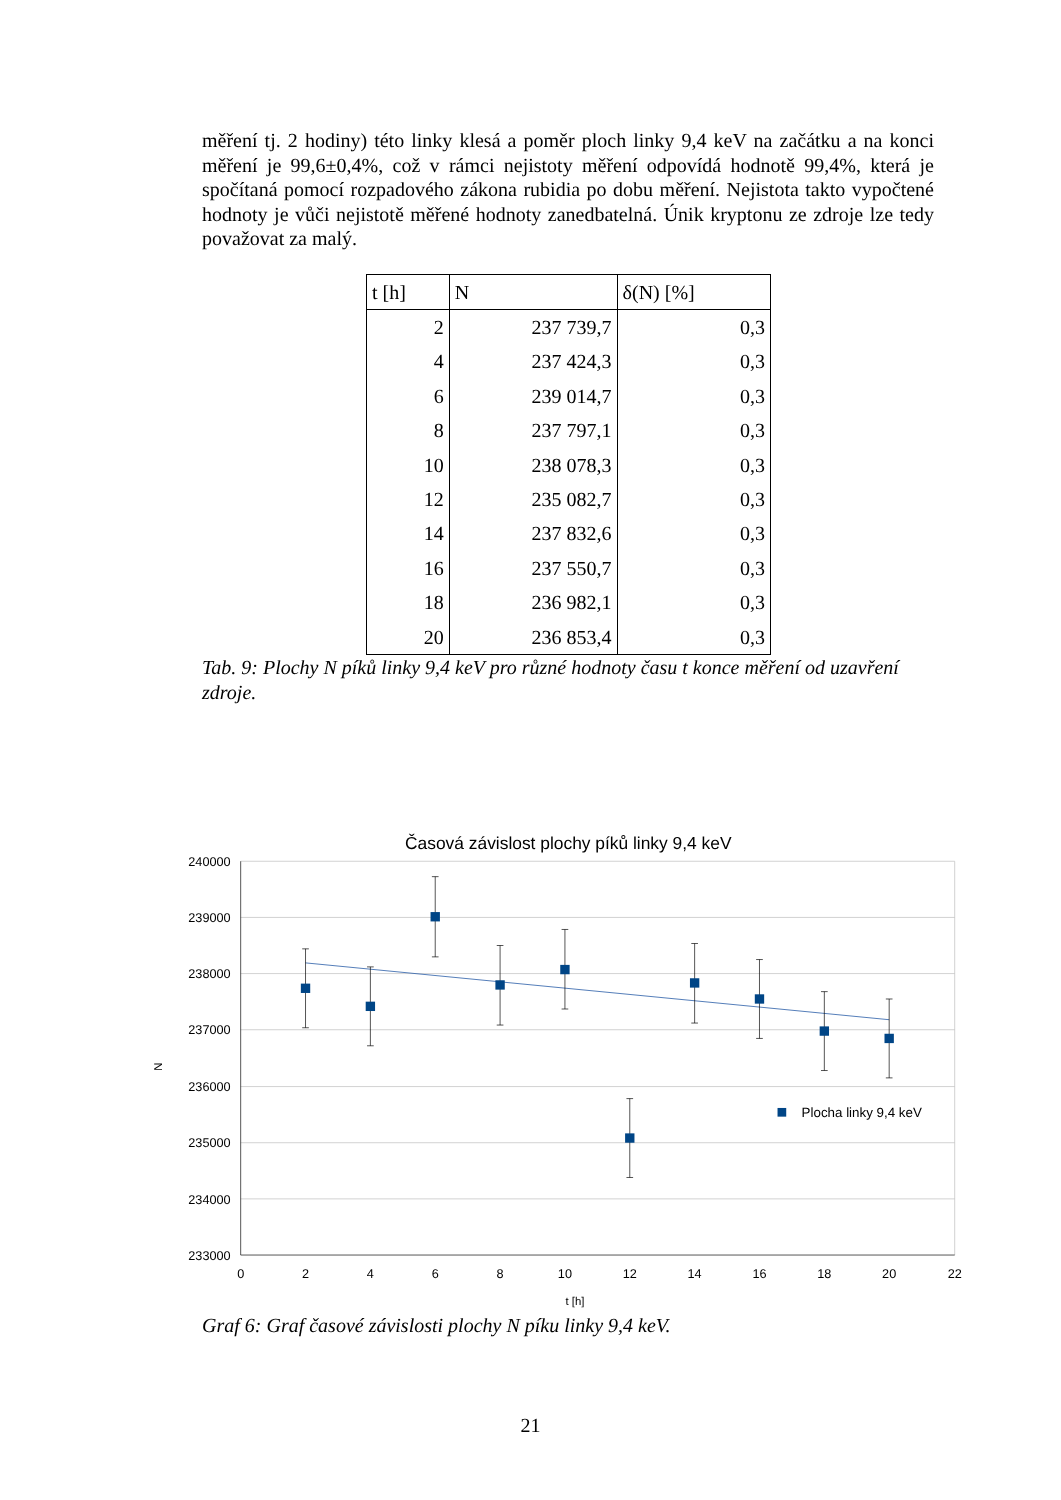měření tj. 2 hodiny) této linky klesá a poměr ploch linky 9,4 keV na začátku a na konci měření je 99,6±0,4%, což v rámci nejistoty měření odpovídá hodnotě 99,4%, která je spočítaná pomocí rozpadového zákona rubidia po dobu měření. Nejistota takto vypočtené hodnoty je vůči nejistotě měřené hodnoty zanedbatelná. Únik kryptonu ze zdroje lze tedy považovat za malý.
| t [h] | N | δ(N) [%] |
| --- | --- | --- |
| 2 | 237 739,7 | 0,3 |
| 4 | 237 424,3 | 0,3 |
| 6 | 239 014,7 | 0,3 |
| 8 | 237 797,1 | 0,3 |
| 10 | 238 078,3 | 0,3 |
| 12 | 235 082,7 | 0,3 |
| 14 | 237 832,6 | 0,3 |
| 16 | 237 550,7 | 0,3 |
| 18 | 236 982,1 | 0,3 |
| 20 | 236 853,4 | 0,3 |
Tab. 9: Plochy N píků linky 9,4 keV pro různé hodnoty času t konce měření od uzavření zdroje.
Časová závislost plochy píků linky 9,4 keV
240000
239000
238000
237000
236000
235000
234000
233000
0
2
4
6
8
10
12
14
16
18
20
22
t [h]
N
Plocha linky 9,4 keV
Graf 6: Graf časové závislosti plochy N píku linky 9,4 keV.
21